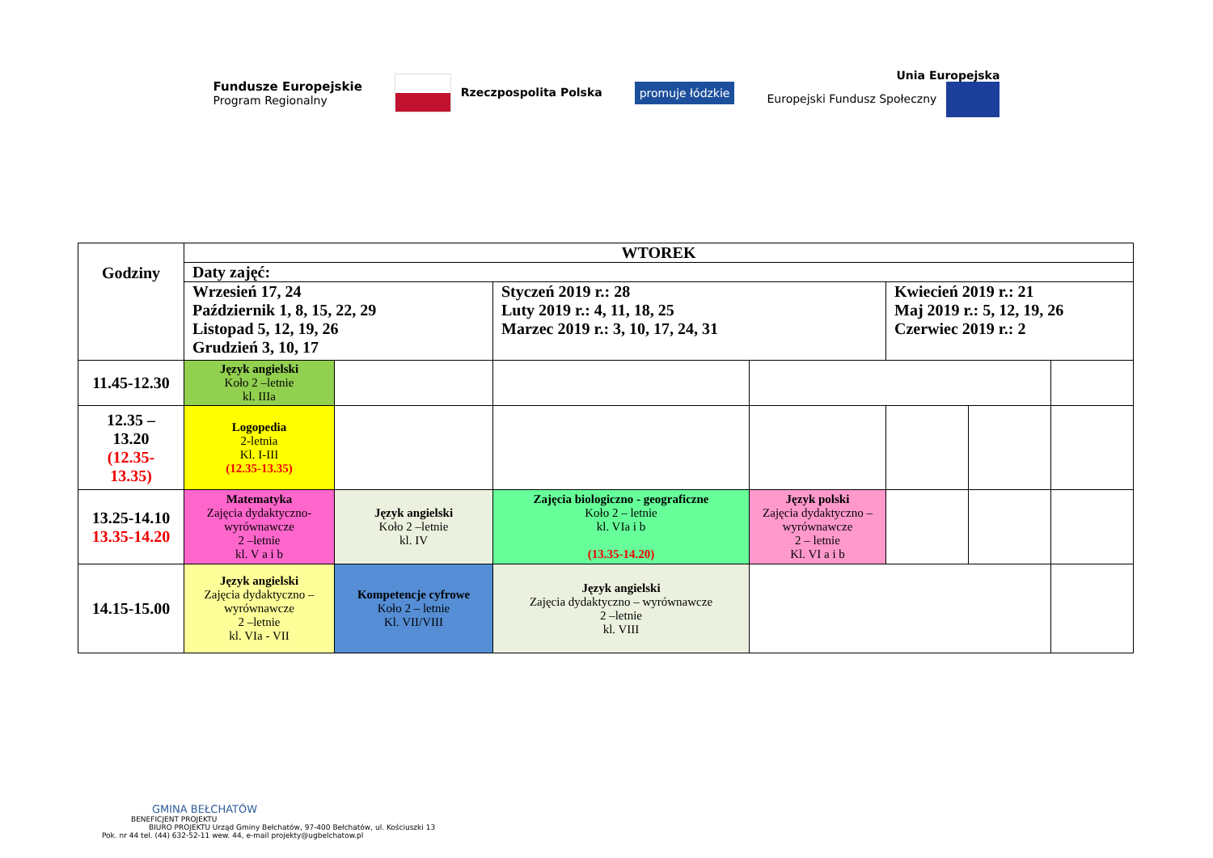Fundusze Europejskie
Program Regionalny
Rzeczpospolita Polska
promuje łódzkie
Unia Europejska
Europejski Fundusz Społeczny
| Godziny | WTOREK | | | | | | |
| | Daty zajęć: | | | | | | |
| | Wrzesień 17, 24 Październik 1, 8, 15, 22, 29 Listopad 5, 12, 19, 26 Grudzień 3, 10, 17 | | Styczeń 2019 r.: 28 Luty 2019 r.: 4, 11, 18, 25 Marzec 2019 r.: 3, 10, 17, 24, 31 | | Kwiecień 2019 r.: 21 Maj 2019 r.: 5, 12, 19, 26 Czerwiec 2019 r.: 2 | | |
| 11.45-12.30 | Język angielski Koło 2 –letnie kl. IIIa | | | | | | |
| 12.35 – 13.20 (12.35- 13.35) | Logopedia 2-letnia Kl. I-III (12.35-13.35) | | | | | | |
| 13.25-14.10 13.35-14.20 | Matematyka Zajęcia dydaktyczno-wyrównawcze 2 –letnie kl. V a i b | Język angielski Koło 2 –letnie kl. IV | Zajęcia biologiczno - geograficzne Koło 2 – letnie kl. VIa i b (13.35-14.20) | Język polski Zajęcia dydaktyczno – wyrównawcze 2 – letnie Kl. VI a i b | | | |
| 14.15-15.00 | Język angielski Zajęcia dydaktyczno – wyrównawcze 2 –letnie kl. VIa - VII | Kompetencje cyfrowe Koło 2 – letnie Kl. VII/VIII | Język angielski Zajęcia dydaktyczno – wyrównawcze 2 –letnie kl. VIII | | | | |
GMINA BEŁCHATÓW
BENEFICJENT PROJEKTU
BIURO PROJEKTU Urząd Gminy Bełchatów, 97-400 Bełchatów, ul. Kościuszki 13
Pok. nr 44 tel. (44) 632-52-11 wew. 44, e-mail projekty@ugbelchatow.pl